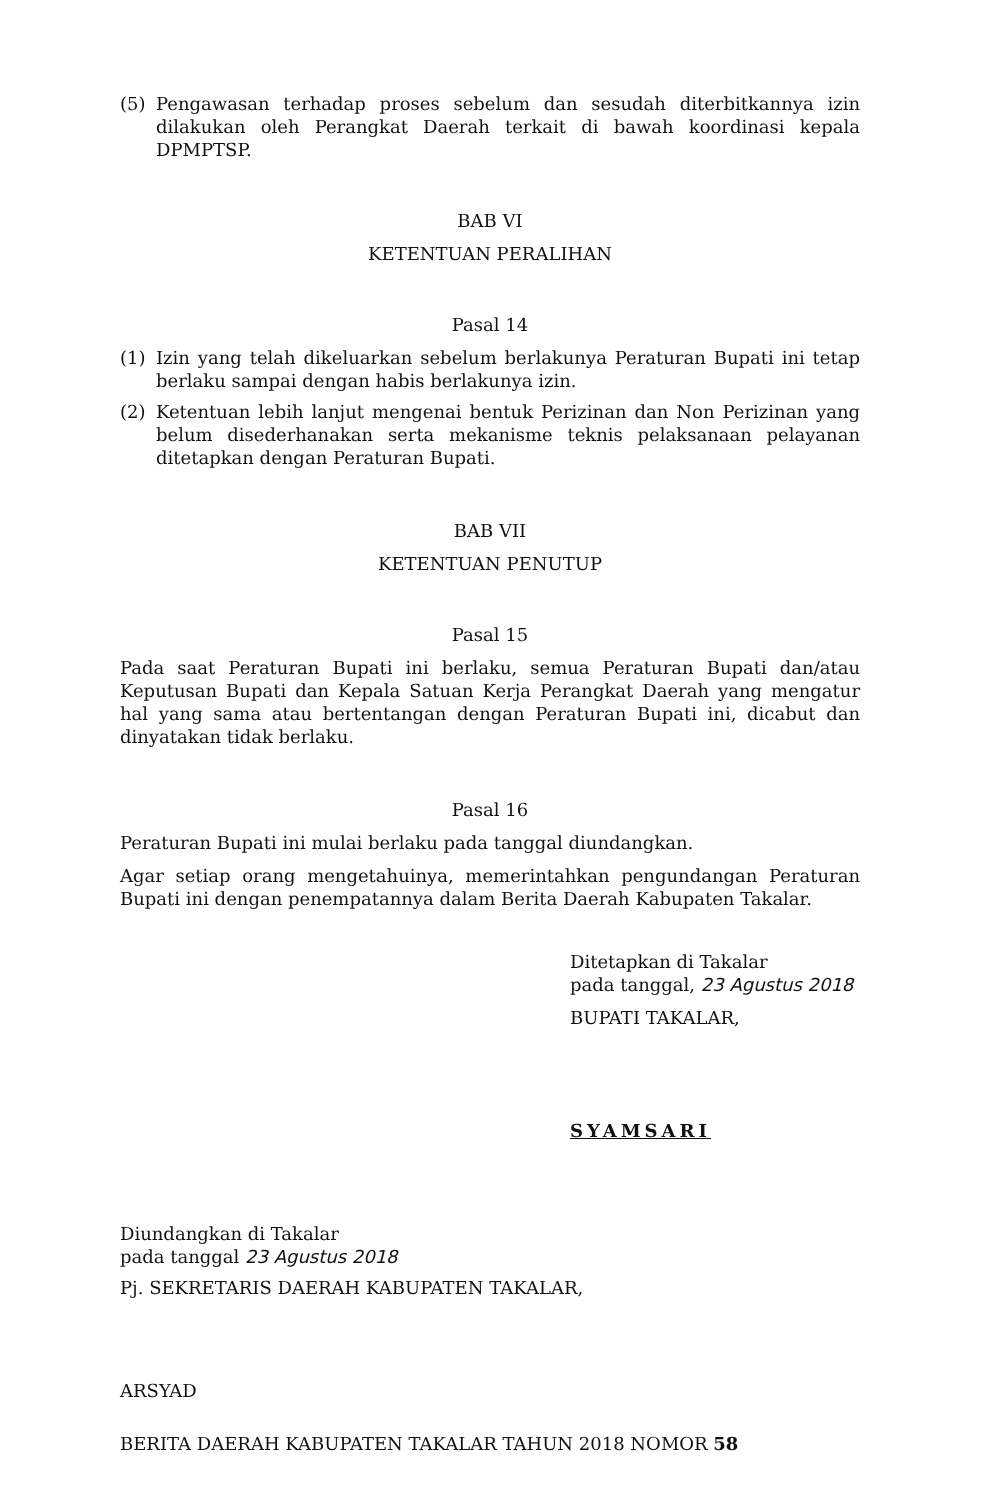(5) Pengawasan terhadap proses sebelum dan sesudah diterbitkannya izin dilakukan oleh Perangkat Daerah terkait di bawah koordinasi kepala DPMPTSP.
BAB VI
KETENTUAN PERALIHAN
Pasal 14
(1) Izin yang telah dikeluarkan sebelum berlakunya Peraturan Bupati ini tetap berlaku sampai dengan habis berlakunya izin.
(2) Ketentuan lebih lanjut mengenai bentuk Perizinan dan Non Perizinan yang belum disederhanakan serta mekanisme teknis pelaksanaan pelayanan ditetapkan dengan Peraturan Bupati.
BAB VII
KETENTUAN PENUTUP
Pasal 15
Pada saat Peraturan Bupati ini berlaku, semua Peraturan Bupati dan/atau Keputusan Bupati dan Kepala Satuan Kerja Perangkat Daerah yang mengatur hal yang sama atau bertentangan dengan Peraturan Bupati ini, dicabut dan dinyatakan tidak berlaku.
Pasal 16
Peraturan Bupati ini mulai berlaku pada tanggal diundangkan.
Agar setiap orang mengetahuinya, memerintahkan pengundangan Peraturan Bupati ini dengan penempatannya dalam Berita Daerah Kabupaten Takalar.
Ditetapkan di Takalar
pada tanggal, 23 Agustus 2018
BUPATI TAKALAR,
SYAMSARI
Diundangkan di Takalar
pada tanggal 23 Agustus 2018
Pj. SEKRETARIS DAERAH KABUPATEN TAKALAR,
ARSYAD
BERITA DAERAH KABUPATEN TAKALAR TAHUN 2018 NOMOR 58